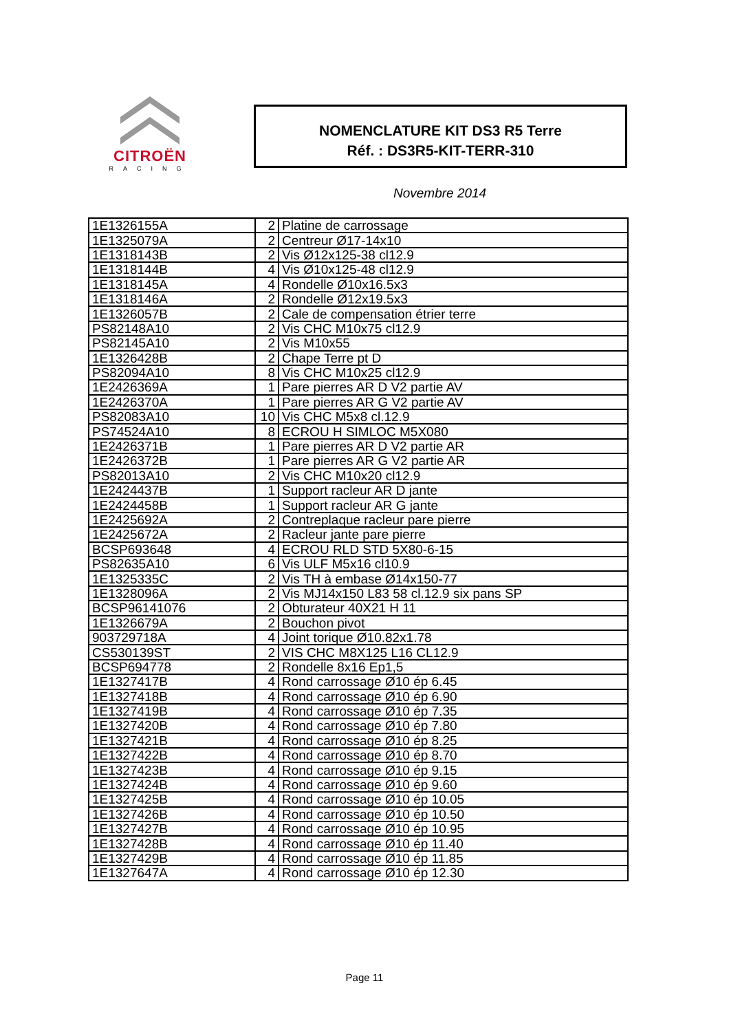CITROËN
RACING
NOMENCLATURE KIT DS3 R5 Terre
Réf. : DS3R5-KIT-TERR-310
Novembre 2014
| 1E1326155A | 2 | Platine de carrossage |
| 1E1325079A | 2 | Centreur Ø17-14x10 |
| 1E1318143B | 2 | Vis Ø12x125-38 cl12.9 |
| 1E1318144B | 4 | Vis Ø10x125-48 cl12.9 |
| 1E1318145A | 4 | Rondelle Ø10x16.5x3 |
| 1E1318146A | 2 | Rondelle Ø12x19.5x3 |
| 1E1326057B | 2 | Cale de compensation étrier terre |
| PS82148A10 | 2 | Vis CHC M10x75 cl12.9 |
| PS82145A10 | 2 | Vis M10x55 |
| 1E1326428B | 2 | Chape Terre pt D |
| PS82094A10 | 8 | Vis CHC M10x25 cl12.9 |
| 1E2426369A | 1 | Pare pierres AR D V2 partie AV |
| 1E2426370A | 1 | Pare pierres AR G V2 partie AV |
| PS82083A10 | 10 | Vis CHC M5x8 cl.12.9 |
| PS74524A10 | 8 | ECROU H SIMLOC M5X080 |
| 1E2426371B | 1 | Pare pierres AR D V2 partie AR |
| 1E2426372B | 1 | Pare pierres AR G V2 partie AR |
| PS82013A10 | 2 | Vis CHC M10x20 cl12.9 |
| 1E2424437B | 1 | Support racleur AR D jante |
| 1E2424458B | 1 | Support racleur AR G jante |
| 1E2425692A | 2 | Contreplaque racleur pare pierre |
| 1E2425672A | 2 | Racleur jante pare pierre |
| BCSP693648 | 4 | ECROU RLD STD 5X80-6-15 |
| PS82635A10 | 6 | Vis ULF M5x16 cl10.9 |
| 1E1325335C | 2 | Vis TH à embase Ø14x150-77 |
| 1E1328096A | 2 | Vis MJ14x150 L83 58 cl.12.9 six pans SP |
| BCSP96141076 | 2 | Obturateur 40X21 H 11 |
| 1E1326679A | 2 | Bouchon pivot |
| 903729718A | 4 | Joint torique Ø10.82x1.78 |
| CS530139ST | 2 | VIS CHC M8X125 L16 CL12.9 |
| BCSP694778 | 2 | Rondelle 8x16 Ep1,5 |
| 1E1327417B | 4 | Rond carrossage Ø10 ép 6.45 |
| 1E1327418B | 4 | Rond carrossage Ø10 ép 6.90 |
| 1E1327419B | 4 | Rond carrossage Ø10 ép 7.35 |
| 1E1327420B | 4 | Rond carrossage Ø10 ép 7.80 |
| 1E1327421B | 4 | Rond carrossage Ø10 ép 8.25 |
| 1E1327422B | 4 | Rond carrossage Ø10 ép 8.70 |
| 1E1327423B | 4 | Rond carrossage Ø10 ép 9.15 |
| 1E1327424B | 4 | Rond carrossage Ø10 ép 9.60 |
| 1E1327425B | 4 | Rond carrossage Ø10 ép 10.05 |
| 1E1327426B | 4 | Rond carrossage Ø10 ép 10.50 |
| 1E1327427B | 4 | Rond carrossage Ø10 ép 10.95 |
| 1E1327428B | 4 | Rond carrossage Ø10 ép 11.40 |
| 1E1327429B | 4 | Rond carrossage Ø10 ép 11.85 |
| 1E1327647A | 4 | Rond carrossage Ø10 ép 12.30 |
Page 11